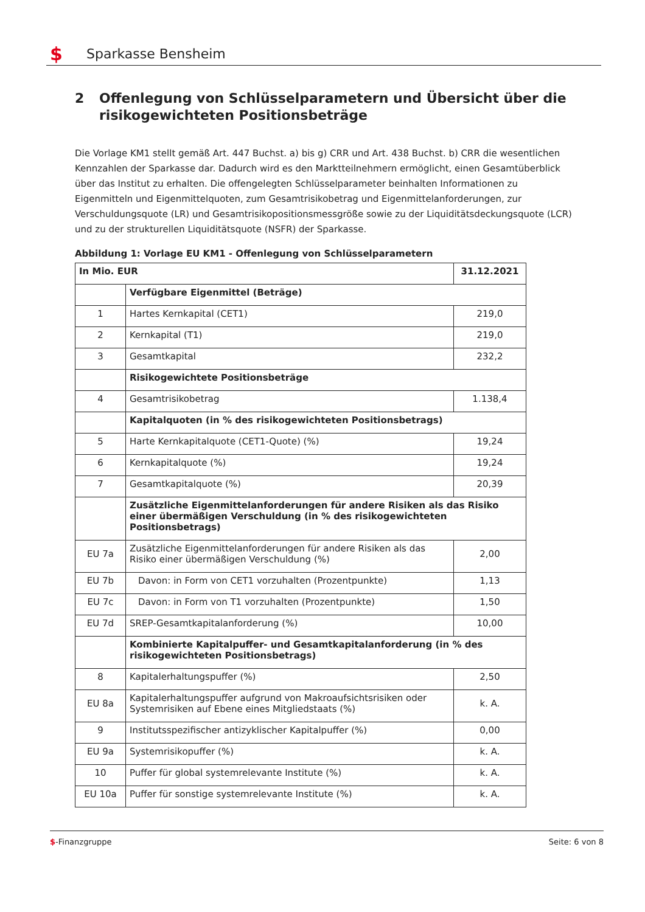$
Sparkasse Bensheim
2 Offenlegung von Schlüsselparametern und Übersicht über die risikogewichteten Positionsbeträge
Die Vorlage KM1 stellt gemäß Art. 447 Buchst. a) bis g) CRR und Art. 438 Buchst. b) CRR die wesentlichen Kennzahlen der Sparkasse dar. Dadurch wird es den Marktteilnehmern ermöglicht, einen Gesamtüberblick über das Institut zu erhalten. Die offengelegten Schlüsselparameter beinhalten Informationen zu Eigenmitteln und Eigenmittelquoten, zum Gesamtrisikobetrag und Eigenmittelanforderungen, zur Verschuldungsquote (LR) und Gesamtrisikopositionsmessgröße sowie zu der Liquiditätsdeckungsquote (LCR) und zu der strukturellen Liquiditätsquote (NSFR) der Sparkasse.
Abbildung 1: Vorlage EU KM1 - Offenlegung von Schlüsselparametern
| In Mio. EUR | | 31.12.2021 |
| --- | --- | --- |
| | Verfügbare Eigenmittel (Beträge) | |
| 1 | Hartes Kernkapital (CET1) | 219,0 |
| 2 | Kernkapital (T1) | 219,0 |
| 3 | Gesamtkapital | 232,2 |
| | Risikogewichtete Positionsbeträge | |
| 4 | Gesamtrisikobetrag | 1.138,4 |
| | Kapitalquoten (in % des risikogewichteten Positionsbetrags) | |
| 5 | Harte Kernkapitalquote (CET1-Quote) (%) | 19,24 |
| 6 | Kernkapitalquote (%) | 19,24 |
| 7 | Gesamtkapitalquote (%) | 20,39 |
| | Zusätzliche Eigenmittelanforderungen für andere Risiken als das Risiko einer übermäßigen Verschuldung (in % des risikogewichteten Positionsbetrags) | |
| EU 7a | Zusätzliche Eigenmittelanforderungen für andere Risiken als das Risiko einer übermäßigen Verschuldung (%) | 2,00 |
| EU 7b | Davon: in Form von CET1 vorzuhalten (Prozentpunkte) | 1,13 |
| EU 7c | Davon: in Form von T1 vorzuhalten (Prozentpunkte) | 1,50 |
| EU 7d | SREP-Gesamtkapitalanforderung (%) | 10,00 |
| | Kombinierte Kapitalpuffer- und Gesamtkapitalanforderung (in % des risikogewichteten Positionsbetrags) | |
| 8 | Kapitalerhaltungspuffer (%) | 2,50 |
| EU 8a | Kapitalerhaltungspuffer aufgrund von Makroaufsichtsrisiken oder Systemrisiken auf Ebene eines Mitgliedstaats (%) | k. A. |
| 9 | Institutsspezifischer antizyklischer Kapitalpuffer (%) | 0,00 |
| EU 9a | Systemrisikopuffer (%) | k. A. |
| 10 | Puffer für global systemrelevante Institute (%) | k. A. |
| EU 10a | Puffer für sonstige systemrelevante Institute (%) | k. A. |
$-Finanzgruppe Seite: 6 von 8